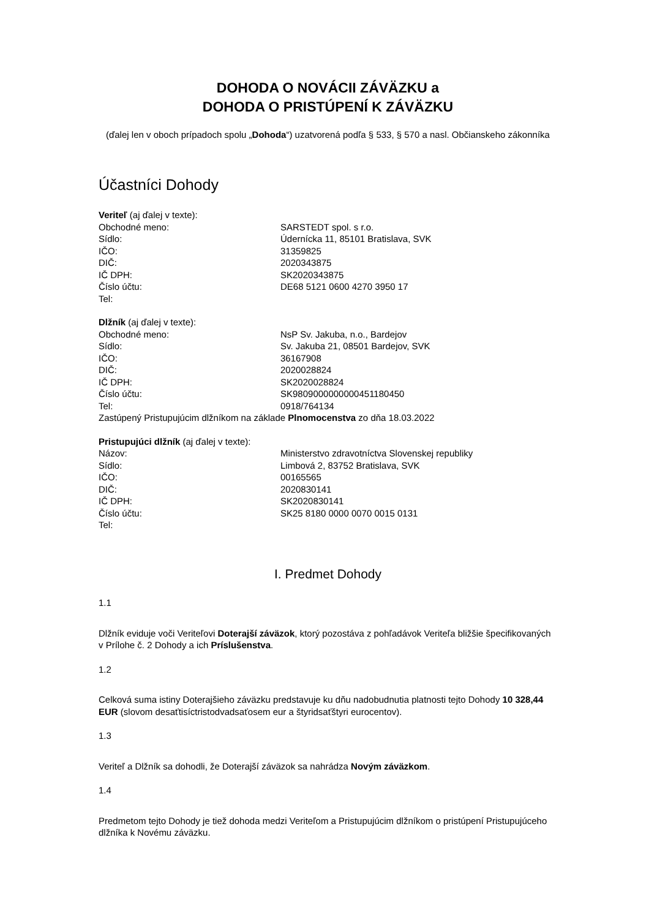DOHODA O NOVÁCII ZÁVÄZKU a
DOHODA O PRISTÚPENÍ K ZÁVÄZKU
(ďalej len v oboch prípadoch spolu „Dohoda“) uzatvorená podľa § 533, § 570 a nasl. Občianskeho zákonníka
Účastníci Dohody
Veriteľ (aj ďalej v texte):
| Obchodné meno: | SARSTEDT spol. s r.o. |
| Sídlo: | Údernícka 11, 85101 Bratislava, SVK |
| IČO: | 31359825 |
| DIČ: | 2020343875 |
| IČ DPH: | SK2020343875 |
| Číslo účtu: | DE68 5121 0600 4270 3950 17 |
| Tel: | |
Dlžník (aj ďalej v texte):
| Obchodné meno: | NsP Sv. Jakuba, n.o., Bardejov |
| Sídlo: | Sv. Jakuba 21, 08501 Bardejov, SVK |
| IČO: | 36167908 |
| DIČ: | 2020028824 |
| IČ DPH: | SK2020028824 |
| Číslo účtu: | SK9809000000000451180450 |
| Tel: | 0918/764134 |
Zastúpený Pristupujúcim dlžníkom na základe Plnomocenstva zo dňa 18.03.2022
Pristupujúci dlžník (aj ďalej v texte):
| Názov: | Ministerstvo zdravotníctva Slovenskej republiky |
| Sídlo: | Limbová 2, 83752 Bratislava, SVK |
| IČO: | 00165565 |
| DIČ: | 2020830141 |
| IČ DPH: | SK2020830141 |
| Číslo účtu: | SK25 8180 0000 0070 0015 0131 |
| Tel: | |
I. Predmet Dohody
1.1
Dlžník eviduje voči Veriteľovi Doterajší záväzok, ktorý pozostáva z pohľadávok Veriteľa bližšie špecifikovaných v Prílohe č. 2 Dohody a ich Príslušenstva.
1.2
Celková suma istiny Doterajšieho záväzku predstavuje ku dňu nadobudnutia platnosti tejto Dohody 10 328,44 EUR (slovom desaťtisíctristodvadsaťosem eur a štyridsaťštyri eurocentov).
1.3
Veriteľ a Dlžník sa dohodli, že Doterajší záväzok sa nahrádza Novým záväzkom.
1.4
Predmetom tejto Dohody je tiež dohoda medzi Veriteľom a Pristupujúcim dlžníkom o pristúpení Pristupujúceho dlžníka k Novému záväzku.